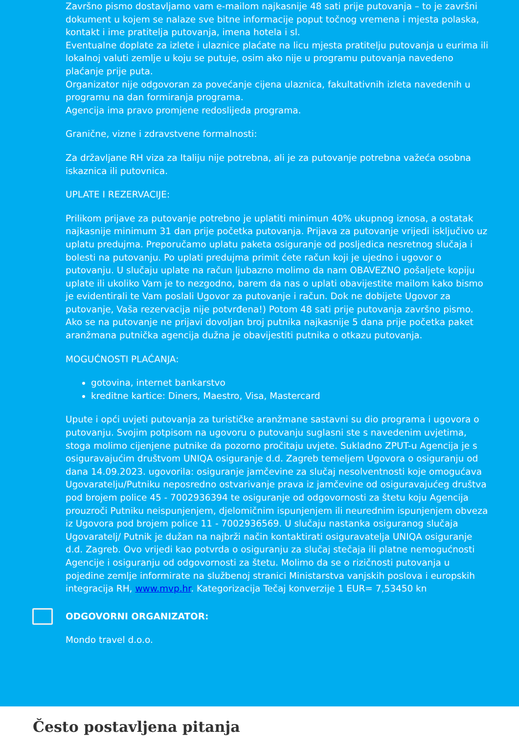Završno pismo dostavljamo vam e-mailom najkasnije 48 sati prije putovanja – to je završni dokument u kojem se nalaze sve bitne informacije poput točnog vremena i mjesta polaska, kontakt i ime pratitelja putovanja, imena hotela i sl.
Eventualne doplate za izlete i ulaznice plaćate na licu mjesta pratitelju putovanja u eurima ili lokalnoj valuti zemlje u koju se putuje, osim ako nije u programu putovanja navedeno plaćanje prije puta.
Organizator nije odgovoran za povećanje cijena ulaznica, fakultativnih izleta navedenih u programu na dan formiranja programa.
Agencija ima pravo promjene redoslijeda programa.
Granične, vizne i zdravstvene formalnosti:
Za državljane RH viza za Italiju nije potrebna, ali je za putovanje potrebna važeća osobna iskaznica ili putovnica.
UPLATE I REZERVACIJE:
Prilikom prijave za putovanje potrebno je uplatiti minimun 40% ukupnog iznosa, a ostatak najkasnije minimum 31 dan prije početka putovanja. Prijava za putovanje vrijedi isključivo uz uplatu predujma. Preporučamo uplatu paketa osiguranje od posljedica nesretnog slučaja i bolesti na putovanju. Po uplati predujma primit ćete račun koji je ujedno i ugovor o putovanju. U slučaju uplate na račun ljubazno molimo da nam OBAVEZNO pošaljete kopiju uplate ili ukoliko Vam je to nezgodno, barem da nas o uplati obavijestite mailom kako bismo je evidentirali te Vam poslali Ugovor za putovanje i račun. Dok ne dobijete Ugovor za putovanje, Vaša rezervacija nije potvrđena!) Potom 48 sati prije putovanja završno pismo. Ako se na putovanje ne prijavi dovoljan broj putnika najkasnije 5 dana prije početka paket aranžmana putnička agencija dužna je obavijestiti putnika o otkazu putovanja.
MOGUĆNOSTI PLAĆANJA:
gotovina, internet bankarstvo
kreditne kartice: Diners, Maestro, Visa, Mastercard
Upute i opći uvjeti putovanja za turističke aranžmane sastavni su dio programa i ugovora o putovanju. Svojim potpisom na ugovoru o putovanju suglasni ste s navedenim uvjetima, stoga molimo cijenjene putnike da pozorno pročitaju uvjete. Sukladno ZPUT-u Agencija je s osiguravajućim društvom UNIQA osiguranje d.d. Zagreb temeljem Ugovora o osiguranju od dana 14.09.2023. ugovorila: osiguranje jamčevine za slučaj nesolventnosti koje omogućava Ugovaratelju/Putniku neposredno ostvarivanje prava iz jamčevine od osiguravajućeg društva pod brojem police 45 - 7002936394 te osiguranje od odgovornosti za štetu koju Agencija prouzroči Putniku neispunjenjem, djelomičnim ispunjenjem ili neurednim ispunjenjem obveza iz Ugovora pod brojem police 11 - 7002936569. U slučaju nastanka osiguranog slučaja Ugovaratelj/ Putnik je dužan na najbrži način kontaktirati osiguravatelja UNIQA osiguranje d.d. Zagreb. Ovo vrijedi kao potvrda o osiguranju za slučaj stečaja ili platne nemogućnosti Agencije i osiguranju od odgovornosti za štetu. Molimo da se o rizičnosti putovanja u pojedine zemlje informirate na službenoj stranici Ministarstva vanjskih poslova i europskih integracija RH, www.mvp.hr. Kategorizacija Tečaj konverzije 1 EUR= 7,53450 kn
ODGOVORNI ORGANIZATOR:
Mondo travel d.o.o.
Često postavljena pitanja